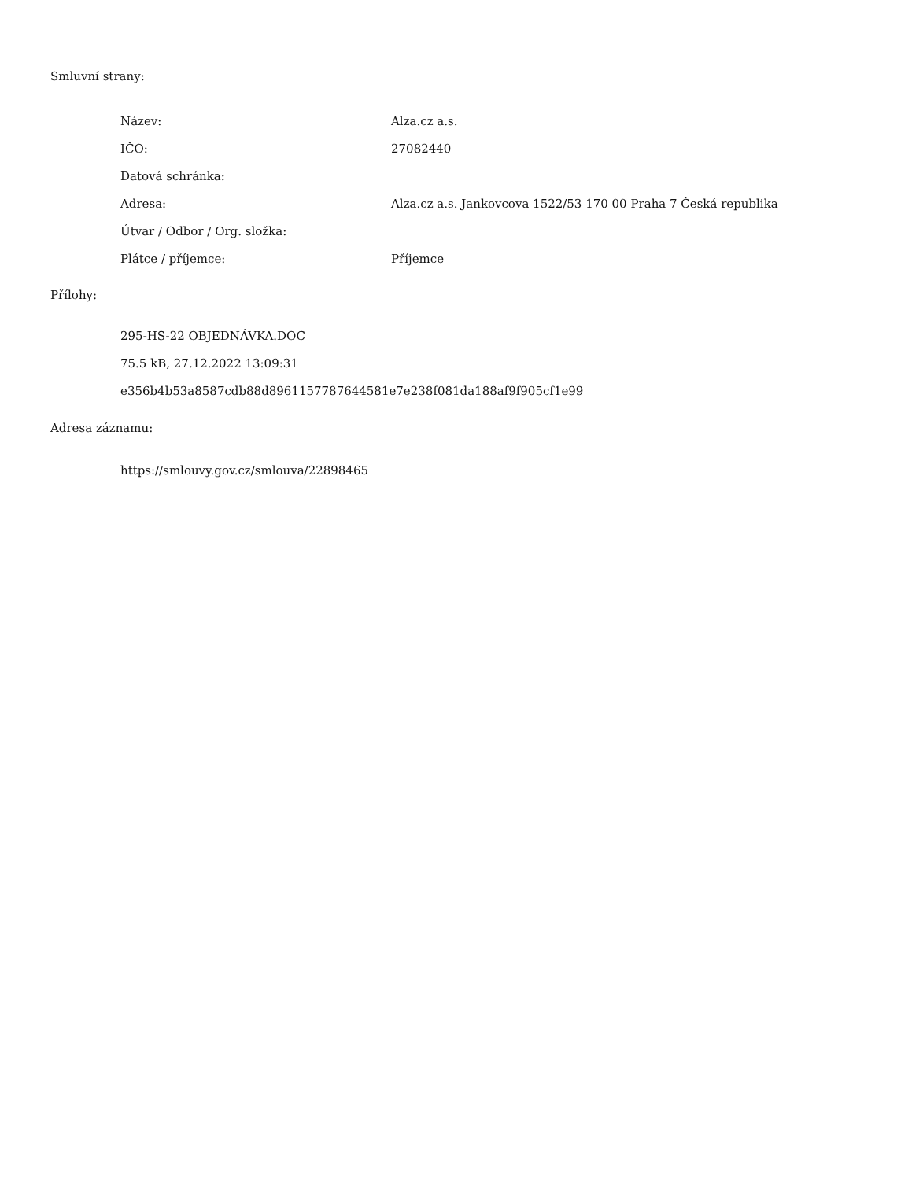Smluvní strany:
| Název: | Alza.cz a.s. |
| IČO: | 27082440 |
| Datová schránka: | |
| Adresa: | Alza.cz a.s. Jankovcova 1522/53 170 00 Praha 7 Česká republika |
| Útvar / Odbor / Org. složka: | |
| Plátce / příjemce: | Příjemce |
Přílohy:
295-HS-22 OBJEDNÁVKA.DOC
75.5 kB, 27.12.2022 13:09:31
e356b4b53a8587cdb88d8961157787644581e7e238f081da188af9f905cf1e99
Adresa záznamu:
https://smlouvy.gov.cz/smlouva/22898465